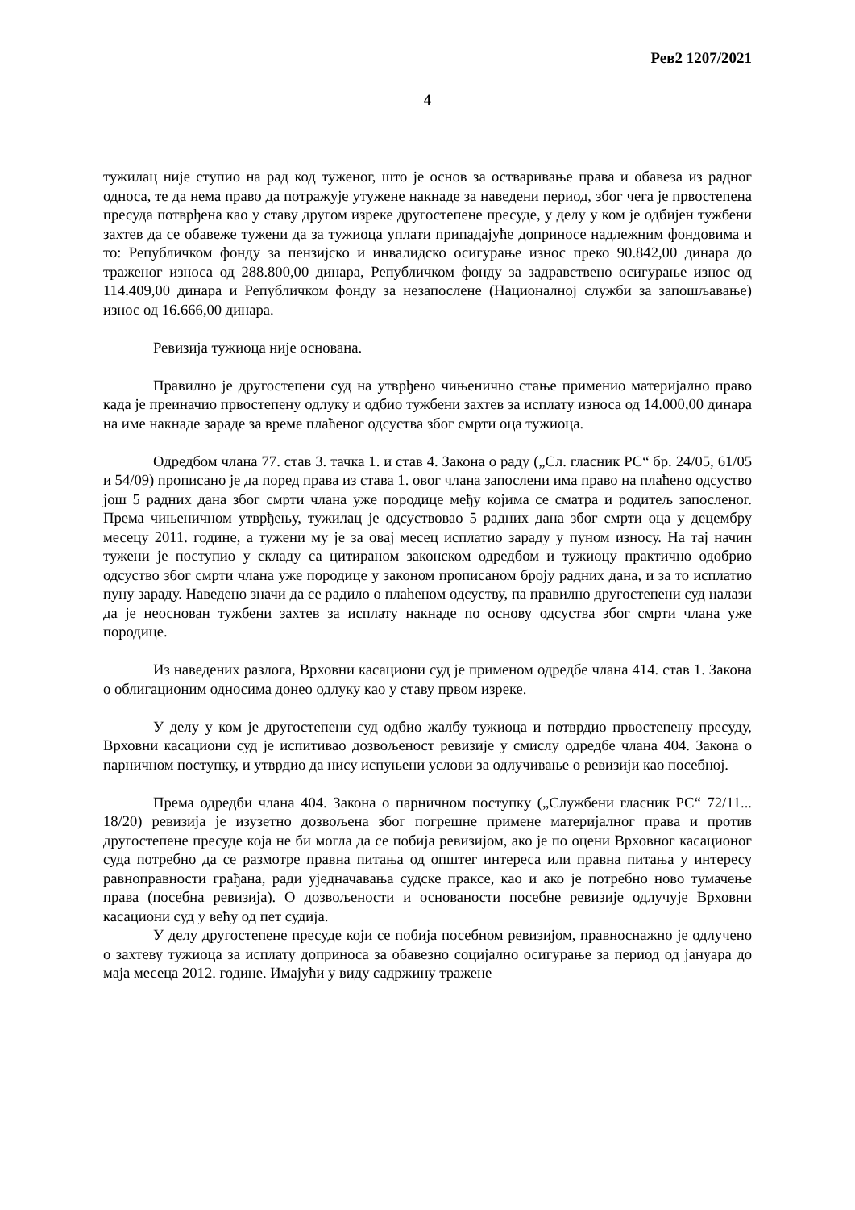Рев2 1207/2021
4
тужилац није ступио на рад код туженог, што је основ за остваривање права и обавеза из радног односа, те да нема право да потражује утужене накнаде за наведени период, због чега је првостепена пресуда потврђена као у ставу другом изреке другостепене пресуде, у делу у ком је одбијен тужбени захтев да се обавеже тужени да за тужиоца уплати припадајуће доприносе надлежним фондовима и то: Републичком фонду за пензијско и инвалидско осигурање износ преко 90.842,00 динара до траженог износа од 288.800,00 динара, Републичком фонду за задравствено осигурање износ од 114.409,00 динара и Републичком фонду за незапослене (Националној служби за запошљавање) износ од 16.666,00 динара.
Ревизија тужиоца није основана.
Правилно је другостепени суд на утврђено чињенично стање применио материјално право када је преиначио првостепену одлуку и одбио тужбени захтев за исплату износа од 14.000,00 динара на име накнаде зараде за време плаћеног одсуства због смрти оца тужиоца.
Одредбом члана 77. став 3. тачка 1. и став 4. Закона о раду („Сл. гласник РС“ бр. 24/05, 61/05 и 54/09) прописано је да поред права из става 1. овог члана запослени има право на плаћено одсуство још 5 радних дана због смрти члана уже породице међу којима се сматра и родитељ запосленог. Према чињеничном утврђењу, тужилац је одсуствовао 5 радних дана због смрти оца у децембру месецу 2011. године, а тужени му је за овај месец исплатио зараду у пуном износу. На тај начин тужени је поступио у складу са цитираном законском одредбом и тужиоцу практично одобрио одсуство због смрти члана уже породице у законом прописаном броју радних дана, и за то исплатио пуну зараду. Наведено значи да се радило о плаћеном одсуству, па правилно другостепени суд налази да је неоснован тужбени захтев за исплату накнаде по основу одсуства због смрти члана уже породице.
Из наведених разлога, Врховни касациони суд је применом одредбе члана 414. став 1. Закона о облигационим односима донео одлуку као у ставу првом изреке.
У делу у ком је другостепени суд одбио жалбу тужиоца и потврдио првостепену пресуду, Врховни касациони суд је испитивао дозвољеност ревизије у смислу одредбе члана 404. Закона о парничном поступку, и утврдио да нису испуњени услови за одлучивање о ревизији као посебној.
Према одредби члана 404. Закона о парничном поступку („Службени гласник РС“ 72/11... 18/20) ревизија је изузетно дозвољена због погрешне примене материјалног права и против другостепене пресуде која не би могла да се побија ревизијом, ако је по оцени Врховног касационог суда потребно да се размотре правна питања од општег интереса или правна питања у интересу равноправности грађана, ради уједначавања судске праксе, као и ако је потребно ново тумачење права (посебна ревизија). О дозвољености и основаности посебне ревизије одлучује Врховни касациони суд у већу од пет судија.
У делу другостепене пресуде који се побија посебном ревизијом, правноснажно је одлучено о захтеву тужиоца за исплату доприноса за обавезно социјално осигурање за период од јануара до маја месеца 2012. године. Имајући у виду садржину тражене